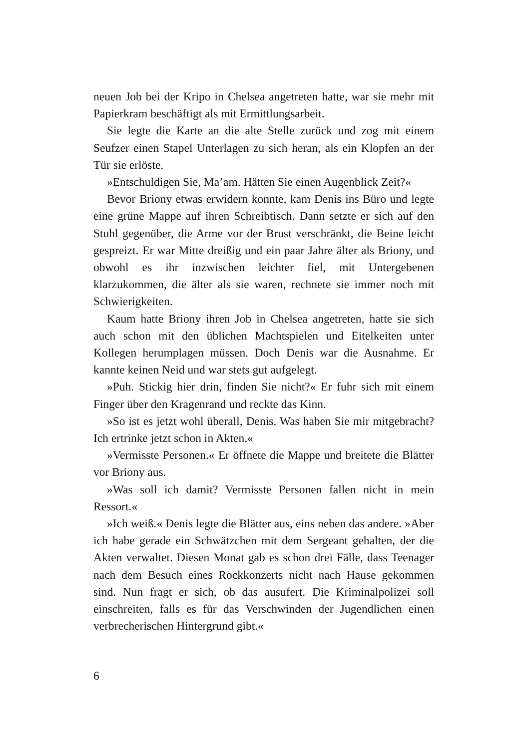neuen Job bei der Kripo in Chelsea angetreten hatte, war sie mehr mit Papierkram beschäftigt als mit Ermittlungsarbeit.
Sie legte die Karte an die alte Stelle zurück und zog mit einem Seufzer einen Stapel Unterlagen zu sich heran, als ein Klopfen an der Tür sie erlöste.
»Entschuldigen Sie, Ma’am. Hätten Sie einen Augenblick Zeit?«
Bevor Briony etwas erwidern konnte, kam Denis ins Büro und legte eine grüne Mappe auf ihren Schreibtisch. Dann setzte er sich auf den Stuhl gegenüber, die Arme vor der Brust verschränkt, die Beine leicht gespreizt. Er war Mitte dreißig und ein paar Jahre älter als Briony, und obwohl es ihr inzwischen leichter fiel, mit Untergebenen klarzukommen, die älter als sie waren, rechnete sie immer noch mit Schwierigkeiten.
Kaum hatte Briony ihren Job in Chelsea angetreten, hatte sie sich auch schon mit den üblichen Machtspielen und Eitelkeiten unter Kollegen herumplagen müssen. Doch Denis war die Ausnahme. Er kannte keinen Neid und war stets gut aufgelegt.
»Puh. Stickig hier drin, finden Sie nicht?« Er fuhr sich mit einem Finger über den Kragenrand und reckte das Kinn.
»So ist es jetzt wohl überall, Denis. Was haben Sie mir mitgebracht? Ich ertrinke jetzt schon in Akten.«
»Vermisste Personen.« Er öffnete die Mappe und breitete die Blätter vor Briony aus.
»Was soll ich damit? Vermisste Personen fallen nicht in mein Ressort.«
»Ich weiß.« Denis legte die Blätter aus, eins neben das andere. »Aber ich habe gerade ein Schwätzchen mit dem Sergeant gehalten, der die Akten verwaltet. Diesen Monat gab es schon drei Fälle, dass Teenager nach dem Besuch eines Rockkonzerts nicht nach Hause gekommen sind. Nun fragt er sich, ob das ausufert. Die Kriminalpolizei soll einschreiten, falls es für das Verschwinden der Jugendlichen einen verbrecherischen Hintergrund gibt.«
6